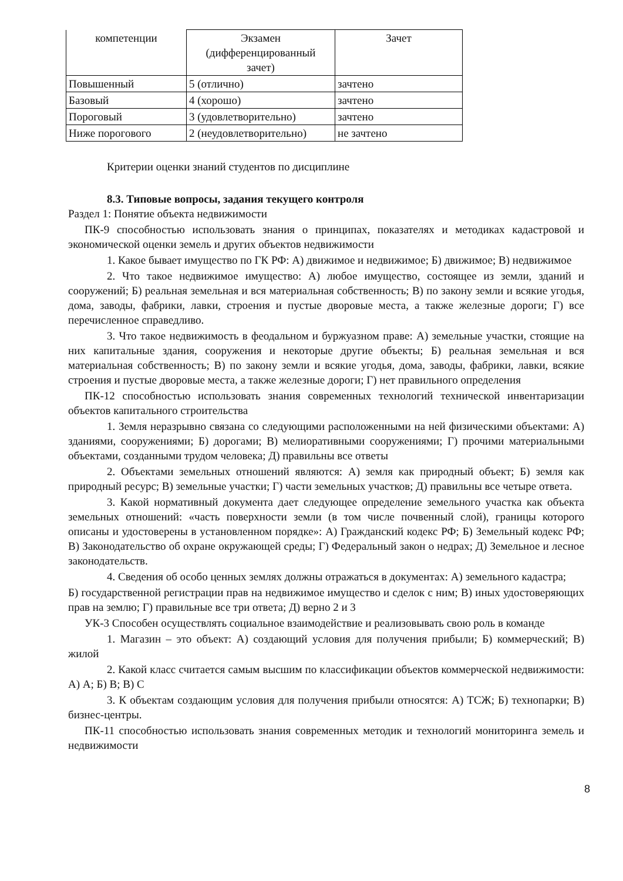| компетенции | Экзамен (дифференцированный зачет) | Зачет |
| Повышенный | 5 (отлично) | зачтено |
| Базовый | 4 (хорошо) | зачтено |
| Пороговый | 3 (удовлетворительно) | зачтено |
| Ниже порогового | 2 (неудовлетворительно) | не зачтено |
Критерии оценки знаний студентов по дисциплине
8.3. Типовые вопросы, задания текущего контроля
Раздел 1: Понятие объекта недвижимости
ПК-9 способностью использовать знания о принципах, показателях и методиках кадастровой и экономической оценки земель и других объектов недвижимости
1. Какое бывает имущество по ГК РФ: А) движимое и недвижимое; Б) движимое; В) недвижимое
2. Что такое недвижимое имущество: А) любое имущество, состоящее из земли, зданий и сооружений; Б) реальная земельная и вся материальная собственность; В) по закону земли и всякие угодья, дома, заводы, фабрики, лавки, строения и пустые дворовые места, а также железные дороги; Г) все перечисленное справедливо.
3. Что такое недвижимость в феодальном и буржуазном праве: А) земельные участки, стоящие на них капитальные здания, сооружения и некоторые другие объекты; Б) реальная земельная и вся материальная собственность; В) по закону земли и всякие угодья, дома, заводы, фабрики, лавки, всякие строения и пустые дворовые места, а также железные дороги; Г) нет правильного определения
ПК-12 способностью использовать знания современных технологий технической инвентаризации объектов капитального строительства
1. Земля неразрывно связана со следующими расположенными на ней физическими объектами: А) зданиями, сооружениями; Б) дорогами; В) мелиоративными сооружениями; Г) прочими материальными объектами, созданными трудом человека; Д) правильны все ответы
2. Объектами земельных отношений являются: А) земля как природный объект; Б) земля как природный ресурс; В) земельные участки; Г) части земельных участков; Д) правильны все четыре ответа.
3. Какой нормативный документа дает следующее определение земельного участка как объекта земельных отношений: «часть поверхности земли (в том числе почвенный слой), границы которого описаны и удостоверены в установленном порядке»: А) Гражданский кодекс РФ; Б) Земельный кодекс РФ; В) Законодательство об охране окружающей среды; Г) Федеральный закон о недрах; Д) Земельное и лесное законодательств.
4. Сведения об особо ценных землях должны отражаться в документах: А) земельного кадастра;
Б) государственной регистрации прав на недвижимое имущество и сделок с ним; В) иных удостоверяющих прав на землю; Г) правильные все три ответа; Д) верно 2 и 3
УК-3 Способен осуществлять социальное взаимодействие и реализовывать свою роль в команде
1. Магазин – это объект: А) создающий условия для получения прибыли; Б) коммерческий; В) жилой
2. Какой класс считается самым высшим по классификации объектов коммерческой недвижимости: А) А; Б) В; В) С
3. К объектам создающим условия для получения прибыли относятся: А) ТСЖ; Б) технопарки; В) бизнес-центры.
ПК-11 способностью использовать знания современных методик и технологий мониторинга земель и недвижимости
8